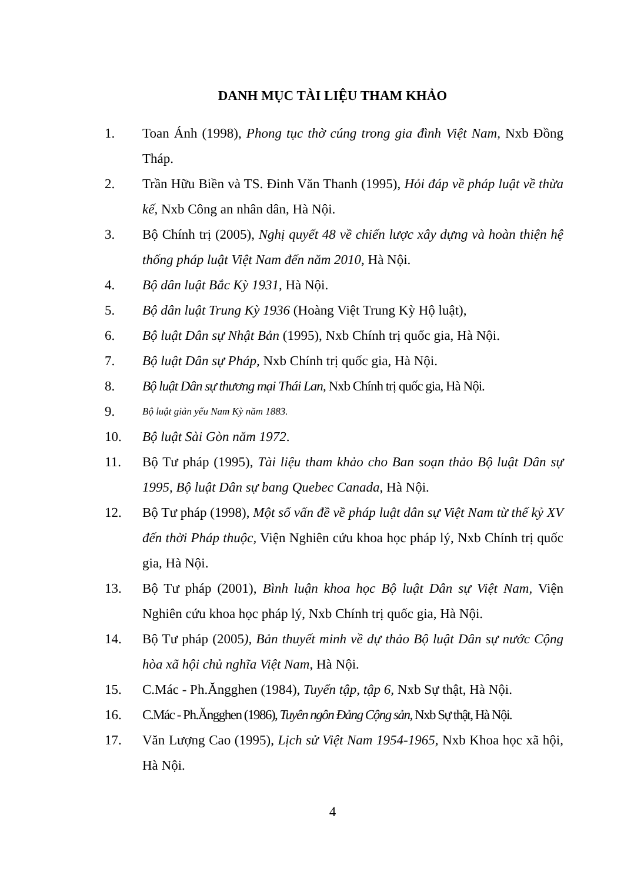DANH MỤC TÀI LIỆU THAM KHẢO
1. Toan Ánh (1998), Phong tục thờ cúng trong gia đình Việt Nam, Nxb Đồng Tháp.
2. Trần Hữu Biền và TS. Đinh Văn Thanh (1995), Hỏi đáp về pháp luật về thừa kế, Nxb Công an nhân dân, Hà Nội.
3. Bộ Chính trị (2005), Nghị quyết 48 về chiến lược xây dựng và hoàn thiện hệ thống pháp luật Việt Nam đến năm 2010, Hà Nội.
4. Bộ dân luật Bắc Kỳ 1931, Hà Nội.
5. Bộ dân luật Trung Kỳ 1936 (Hoàng Việt Trung Kỳ Hộ luật),
6. Bộ luật Dân sự Nhật Bản (1995), Nxb Chính trị quốc gia, Hà Nội.
7. Bộ luật Dân sự Pháp, Nxb Chính trị quốc gia, Hà Nội.
8. Bộ luật Dân sự thương mại Thái Lan, Nxb Chính trị quốc gia, Hà Nội.
9. Bộ luật giản yếu Nam Kỳ năm 1883.
10. Bộ luật Sài Gòn năm 1972.
11. Bộ Tư pháp (1995), Tài liệu tham khảo cho Ban soạn thảo Bộ luật Dân sự 1995, Bộ luật Dân sự bang Quebec Canada, Hà Nội.
12. Bộ Tư pháp (1998), Một số vấn đề về pháp luật dân sự Việt Nam từ thế kỷ XV đến thời Pháp thuộc, Viện Nghiên cứu khoa học pháp lý, Nxb Chính trị quốc gia, Hà Nội.
13. Bộ Tư pháp (2001), Bình luận khoa học Bộ luật Dân sự Việt Nam, Viện Nghiên cứu khoa học pháp lý, Nxb Chính trị quốc gia, Hà Nội.
14. Bộ Tư pháp (2005), Bản thuyết minh về dự thảo Bộ luật Dân sự nước Cộng hòa xã hội chủ nghĩa Việt Nam, Hà Nội.
15. C.Mác - Ph.Ăngghen (1984), Tuyển tập, tập 6, Nxb Sự thật, Hà Nội.
16. C.Mác - Ph.Ăngghen (1986), Tuyên ngôn Đảng Cộng sản, Nxb Sự thật, Hà Nội.
17. Văn Lượng Cao (1995), Lịch sử Việt Nam 1954-1965, Nxb Khoa học xã hội, Hà Nội.
4